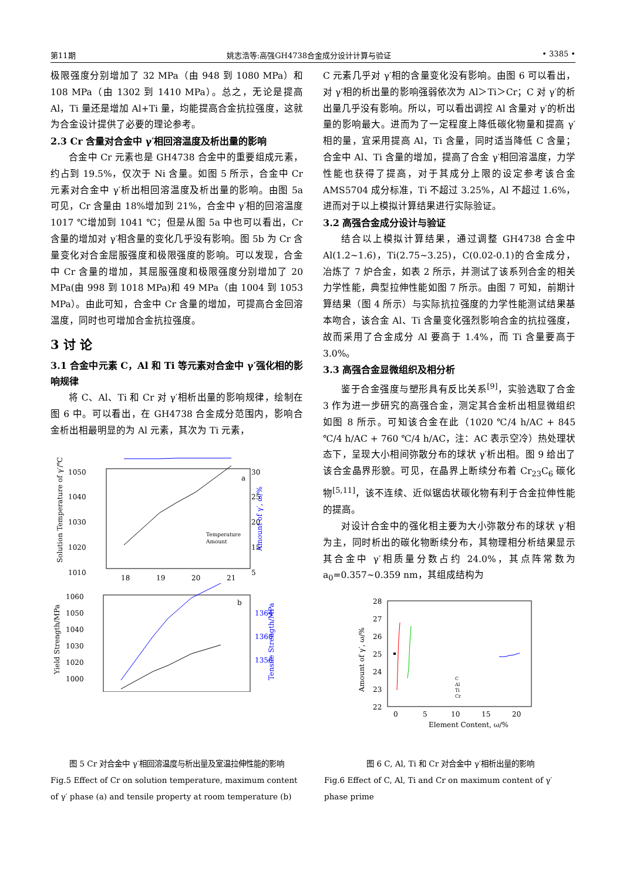第11期 姚志浩等:高强GH4738合金成分设计计算与验证 • 3385 •
极限强度分别增加了 32 MPa（由 948 到 1080 MPa）和 108 MPa（由 1302 到 1410 MPa）。总之，无论是提高 Al，Ti 量还是增加 Al+Ti 量，均能提高合金抗拉强度，这就为合金设计提供了必要的理论参考。
2.3 Cr 含量对合金中 γ′相回溶温度及析出量的影响
合金中 Cr 元素也是 GH4738 合金中的重要组成元素，约占到 19.5%，仅次于 Ni 含量。如图 5 所示，合金中 Cr 元素对合金中 γ′析出相回溶温度及析出量的影响。由图 5a 可见，Cr 含量由 18%增加到 21%，合金中 γ′相的回溶温度 1017 ℃增加到 1041 ℃；但是从图 5a 中也可以看出，Cr 含量的增加对 γ′相含量的变化几乎没有影响。图 5b 为 Cr 含量变化对合金屈服强度和极限强度的影响。可以发现，合金中 Cr 含量的增加，其屈服强度和极限强度分别增加了 20 MPa(由 998 到 1018 MPa)和 49 MPa（由 1004 到 1053 MPa）。由此可知，合金中 Cr 含量的增加，可提高合金回溶温度，同时也可增加合金抗拉强度。
3 讨 论
3.1 合金中元素 C，Al 和 Ti 等元素对合金中 γ′强化相的影响规律
将 C、Al、Ti 和 Cr 对 γ′相析出量的影响规律，绘制在图 6 中。可以看出，在 GH4738 合金成分范围内，影响合金析出相最明显的为 Al 元素，其次为 Ti 元素，
1050
1040
1030
1020
1010
30
25
20
15
5
a
Temperature
Amount
18
19
20
21
Solution Temperature of γ′/℃
Amount of γ′, ω/%
1060
1050
1040
1030
1020
1000
b
1364
1360
1356
Yield Strength/MPa
Tensile Strength/MPa
C 元素几乎对 γ′相的含量变化没有影响。由图 6 可以看出，对 γ′相的析出量的影响强弱依次为 Al＞Ti＞Cr；C 对 γ′的析出量几乎没有影响。所以，可以看出调控 Al 含量对 γ′的析出量的影响最大。进而为了一定程度上降低碳化物量和提高 γ′相的量，宜采用提高 Al，Ti 含量，同时适当降低 C 含量；合金中 Al、Ti 含量的增加，提高了合金 γ′相回溶温度，力学性能也获得了提高，对于其成分上限的设定参考该合金 AMS5704 成分标准，Ti 不超过 3.25%，Al 不超过 1.6%，进而对于以上模拟计算结果进行实际验证。
3.2 高强合金成分设计与验证
结合以上模拟计算结果，通过调整 GH4738 合金中 Al(1.2~1.6)，Ti(2.75~3.25)，C(0.02-0.1)的合金成分，冶炼了 7 炉合金，如表 2 所示，并测试了该系列合金的相关力学性能，典型拉伸性能如图 7 所示。由图 7 可知，前期计算结果（图 4 所示）与实际抗拉强度的力学性能测试结果基本吻合，该合金 Al、Ti 含量变化强烈影响合金的抗拉强度，故而采用了合金成分 Al 要高于 1.4%，而 Ti 含量要高于 3.0%。
3.3 高强合金显微组织及相分析
鉴于合金强度与塑形具有反比关系<sup>[9]</sup>，实验选取了合金 3 作为进一步研究的高强合金，测定其合金析出相显微组织如图 8 所示。可知该合金在此（1020 ℃/4 h/AC + 845 ℃/4 h/AC + 760 ℃/4 h/AC，注：AC 表示空冷）热处理状态下，呈现大小相间弥散分布的球状 γ′析出相。图 9 给出了该合金晶界形貌。可见，在晶界上断续分布着 Cr<sub>23</sub>C<sub>6</sub> 碳化物<sup>[5,11]</sup>，该不连续、近似锯齿状碳化物有利于合金拉伸性能的提高。
对设计合金中的强化相主要为大小弥散分布的球状 γ′相为主，同时析出的碳化物断续分布，其物理相分析结果显示其合金中 γ′相质量分数占约 24.0%，其点阵常数为 a<sub>0</sub>=0.357~0.359 nm，其组成结构为
28
27
26
25
24
23
22
0
5
10
15
20
Element Content, ω/%
Amount of γ′, ω/%
C
Al
Ti
Cr
图 5 Cr 对合金中 γ′相回溶温度与析出量及室温拉伸性能的影响
Fig.5 Effect of Cr on solution temperature, maximum content of γ′ phase (a) and tensile property at room temperature (b)
图 6 C, Al, Ti 和 Cr 对合金中 γ′相析出量的影响
Fig.6 Effect of C, Al, Ti and Cr on maximum content of γ′ phase prime